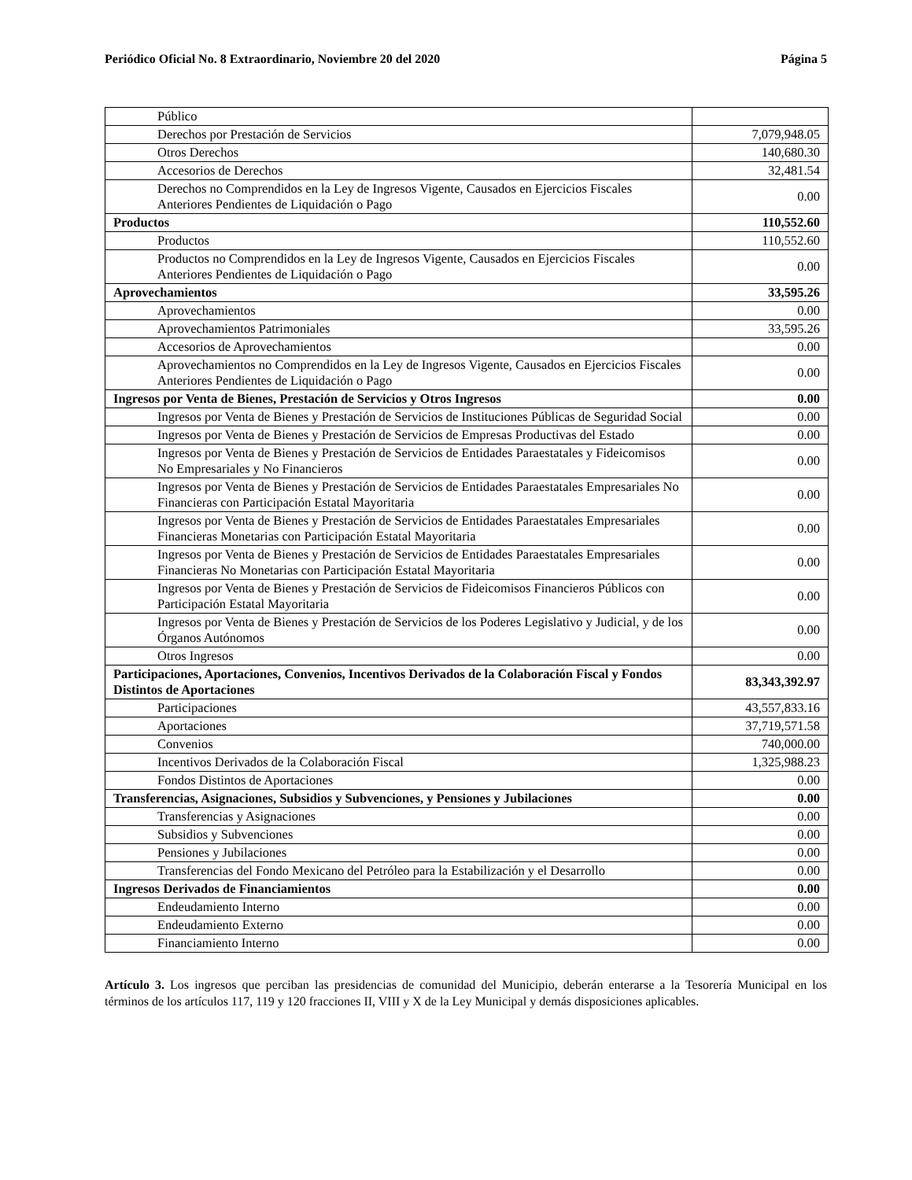Periódico Oficial No. 8 Extraordinario, Noviembre 20 del 2020 Página 5
| Público | |
| Derechos por Prestación de Servicios | 7,079,948.05 |
| Otros Derechos | 140,680.30 |
| Accesorios de Derechos | 32,481.54 |
| Derechos no Comprendidos en la Ley de Ingresos Vigente, Causados en Ejercicios Fiscales Anteriores Pendientes de Liquidación o Pago | 0.00 |
| Productos | 110,552.60 |
| Productos | 110,552.60 |
| Productos no Comprendidos en la Ley de Ingresos Vigente, Causados en Ejercicios Fiscales Anteriores Pendientes de Liquidación o Pago | 0.00 |
| Aprovechamientos | 33,595.26 |
| Aprovechamientos | 0.00 |
| Aprovechamientos Patrimoniales | 33,595.26 |
| Accesorios de Aprovechamientos | 0.00 |
| Aprovechamientos no Comprendidos en la Ley de Ingresos Vigente, Causados en Ejercicios Fiscales Anteriores Pendientes de Liquidación o Pago | 0.00 |
| Ingresos por Venta de Bienes, Prestación de Servicios y Otros Ingresos | 0.00 |
| Ingresos por Venta de Bienes y Prestación de Servicios de Instituciones Públicas de Seguridad Social | 0.00 |
| Ingresos por Venta de Bienes y Prestación de Servicios de Empresas Productivas del Estado | 0.00 |
| Ingresos por Venta de Bienes y Prestación de Servicios de Entidades Paraestatales y Fideicomisos No Empresariales y No Financieros | 0.00 |
| Ingresos por Venta de Bienes y Prestación de Servicios de Entidades Paraestatales Empresariales No Financieras con Participación Estatal Mayoritaria | 0.00 |
| Ingresos por Venta de Bienes y Prestación de Servicios de Entidades Paraestatales Empresariales Financieras Monetarias con Participación Estatal Mayoritaria | 0.00 |
| Ingresos por Venta de Bienes y Prestación de Servicios de Entidades Paraestatales Empresariales Financieras No Monetarias con Participación Estatal Mayoritaria | 0.00 |
| Ingresos por Venta de Bienes y Prestación de Servicios de Fideicomisos Financieros Públicos con Participación Estatal Mayoritaria | 0.00 |
| Ingresos por Venta de Bienes y Prestación de Servicios de los Poderes Legislativo y Judicial, y de los Órganos Autónomos | 0.00 |
| Otros Ingresos | 0.00 |
| Participaciones, Aportaciones, Convenios, Incentivos Derivados de la Colaboración Fiscal y Fondos Distintos de Aportaciones | 83,343,392.97 |
| Participaciones | 43,557,833.16 |
| Aportaciones | 37,719,571.58 |
| Convenios | 740,000.00 |
| Incentivos Derivados de la Colaboración Fiscal | 1,325,988.23 |
| Fondos Distintos de Aportaciones | 0.00 |
| Transferencias, Asignaciones, Subsidios y Subvenciones, y Pensiones y Jubilaciones | 0.00 |
| Transferencias y Asignaciones | 0.00 |
| Subsidios y Subvenciones | 0.00 |
| Pensiones y Jubilaciones | 0.00 |
| Transferencias del Fondo Mexicano del Petróleo para la Estabilización y el Desarrollo | 0.00 |
| Ingresos Derivados de Financiamientos | 0.00 |
| Endeudamiento Interno | 0.00 |
| Endeudamiento Externo | 0.00 |
| Financiamiento Interno | 0.00 |
Artículo 3. Los ingresos que perciban las presidencias de comunidad del Municipio, deberán enterarse a la Tesorería Municipal en los términos de los artículos 117, 119 y 120 fracciones II, VIII y X de la Ley Municipal y demás disposiciones aplicables.